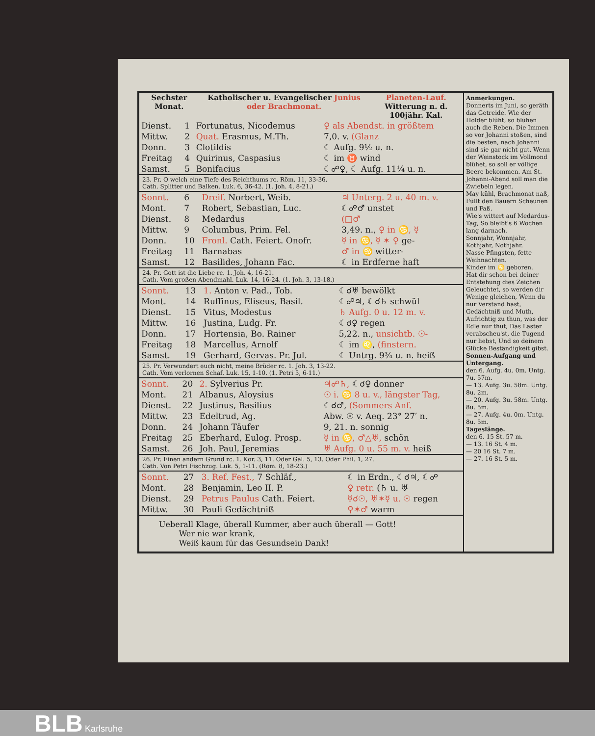| Sechster Monat. | Katholischer u. Evangelischer Junius oder Brachmonat. | Planeten-Lauf. Witterung n. d. 100jähr. Kal. |
| --- | --- | --- |
| Dienst. | 1 | Fortunatus, Nicodemus | ♀ als Abendst. in größtem |
| Mittw. | 2 | Quat. Erasmus, M.Th. | 7,0. v. (Glanz |
| Donn. | 3 | Clotildis | ☾ Aufg. 9½ u. n. |
| Freitag | 4 | Quirinus, Caspasius | ☾ im ♉ wind |
| Samst. | 5 | Bonifacius | ☾☍♀, ☾ Aufg. 11¼ u. n. |
23. Pr. O welch eine Tiefe des Reichthums rc. Röm. 11, 33-36.
Cath. Splitter und Balken. Luk. 6, 36-42. (1. Joh. 4, 8-21.)
| Sonnt. | 6 | Dreif. Norbert, Weib. | ♃ Unterg. 2 u. 40 m. v. |
| Mont. | 7 | Robert, Sebastian, Luc. | ☾☍♂ unstet |
| Dienst. | 8 | Medardus | (□♂ |
| Mittw. | 9 | Columbus, Prim. Fel. | 3,49. n., ♀ in ♋, ☿ |
| Donn. | 10 | Fronl. Cath. Feiert. Onofr. | ☿ in ♋, ☿ ✶ ♀ ge- |
| Freitag | 11 | Barnabas | ♂ in ♋ witter- |
| Samst. | 12 | Basilides, Johann Fac. | ☾ in Erdferne haft |
24. Pr. Gott ist die Liebe rc. 1. Joh. 4, 16-21.
Cath. Vom großen Abendmahl. Luk. 14, 16-24. (1. Joh. 3, 13-18.)
| Sonnt. | 13 | 1. Anton v. Pad., Tob. | ☾☌♅ bewölkt |
| Mont. | 14 | Ruffinus, Eliseus, Basil. | ☾☍♃, ☾☌♄ schwül |
| Dienst. | 15 | Vitus, Modestus | ♄ Aufg. 0 u. 12 m. v. |
| Mittw. | 16 | Justina, Ludg. Fr. | ☾☌♀ regen |
| Donn. | 17 | Hortensia, Bo. Rainer | 5,22. n., unsichtb. ☉- |
| Freitag | 18 | Marcellus, Arnolf | ☾ im ♌, (finstern. |
| Samst. | 19 | Gerhard, Gervas. Pr. Jul. | ☾ Untrg. 9¾ u. n. heiß |
25. Pr. Verwundert euch nicht, meine Brüder rc. 1. Joh. 3, 13-22.
Cath. Vom verlornen Schaf. Luk. 15, 1-10. (1. Petri 5, 6-11.)
| Sonnt. | 20 | 2. Sylverius Pr. | ♃☍♄, ☾☌♀ donner |
| Mont. | 21 | Albanus, Aloysius | ☉ i. ♋ 8 u. v., längster Tag, |
| Dienst. | 22 | Justinus, Basilius | ☾☌♂, (Sommers Anf. |
| Mittw. | 23 | Edeltrud, Ag. | Abw. ☉ v. Aeq. 23° 27′ n. |
| Donn. | 24 | Johann Täufer | 9, 21. n. sonnig |
| Freitag | 25 | Eberhard, Eulog. Prosp. | ☿ in ♋, ♂△♅, schön |
| Samst. | 26 | Joh. Paul, Jeremias | ♅ Aufg. 0 u. 55 m. v. heiß |
26. Pr. Einen andern Grund rc. 1. Kor. 3, 11. Oder Gal. 5, 13. Oder Phil. 1, 27.
Cath. Von Petri Fischzug. Luk. 5, 1-11. (Röm. 8, 18-23.)
| Sonnt. | 27 | 3. Ref. Fest., 7 Schläf., | ☾ in Erdn., ☾☌♃, ☾☍ |
| Mont. | 28 | Benjamin, Leo II. P. | ♀ retr. (♄ u. ♅ |
| Dienst. | 29 | Petrus Paulus Cath. Feiert. | ☿☌☉, ♅✶☿ u. ☉ regen |
| Mittw. | 30 | Pauli Gedächtniß | ♀✶♂ warm |
Ueberall Klage, überall Kummer, aber auch überall — Gott!
Wer nie war krank,
Weiß kaum für das Gesundsein Dank!
Anmerkungen.
Donnerts im Juni, so geräth das Getreide. Wie der Holder blüht, so blühen auch die Reben. Die Immen so vor Johanni stoßen, sind die besten, nach Johanni sind sie gar nicht gut. Wenn der Weinstock im Vollmond blühet, so soll er völlige Beere bekommen. Am St. Johanni-Abend soll man die Zwiebeln legen.
May kühl, Brachmonat naß, Füllt den Bauern Scheunen und Faß.
Wie's wittert auf Medardus-Tag, So bleibt's 6 Wochen lang darnach.
Sonnjahr, Wonnjahr, Kothjahr, Nothjahr.
Nasse Pfingsten, fette Weihnachten.
Kinder im ♋ geboren.
Hat dir schon bei deiner Entstehung dies Zeichen Geleuchtet, so werden dir Wenige gleichen, Wenn du nur Verstand hast, Gedächtniß und Muth, Aufrichtig zu thun, was der Edle nur thut, Das Laster verabscheu'st, die Tugend nur liebst, Und so deinem Glücke Beständigkeit gibst.
Sonnen-Aufgang und Untergang.
den 6. Aufg. 4u. 0m. Untg. 7u. 57m.
— 13. Aufg. 3u. 58m. Untg. 8u. 2m.
— 20. Aufg. 3u. 58m. Untg. 8u. 5m.
— 27. Aufg. 4u. 0m. Untg. 8u. 5m.
Tageslänge.
den 6. 15 St. 57 m.
— 13. 16 St. 4 m.
— 20 16 St. 7 m.
— 27. 16 St. 5 m.
BLB Karlsruhe